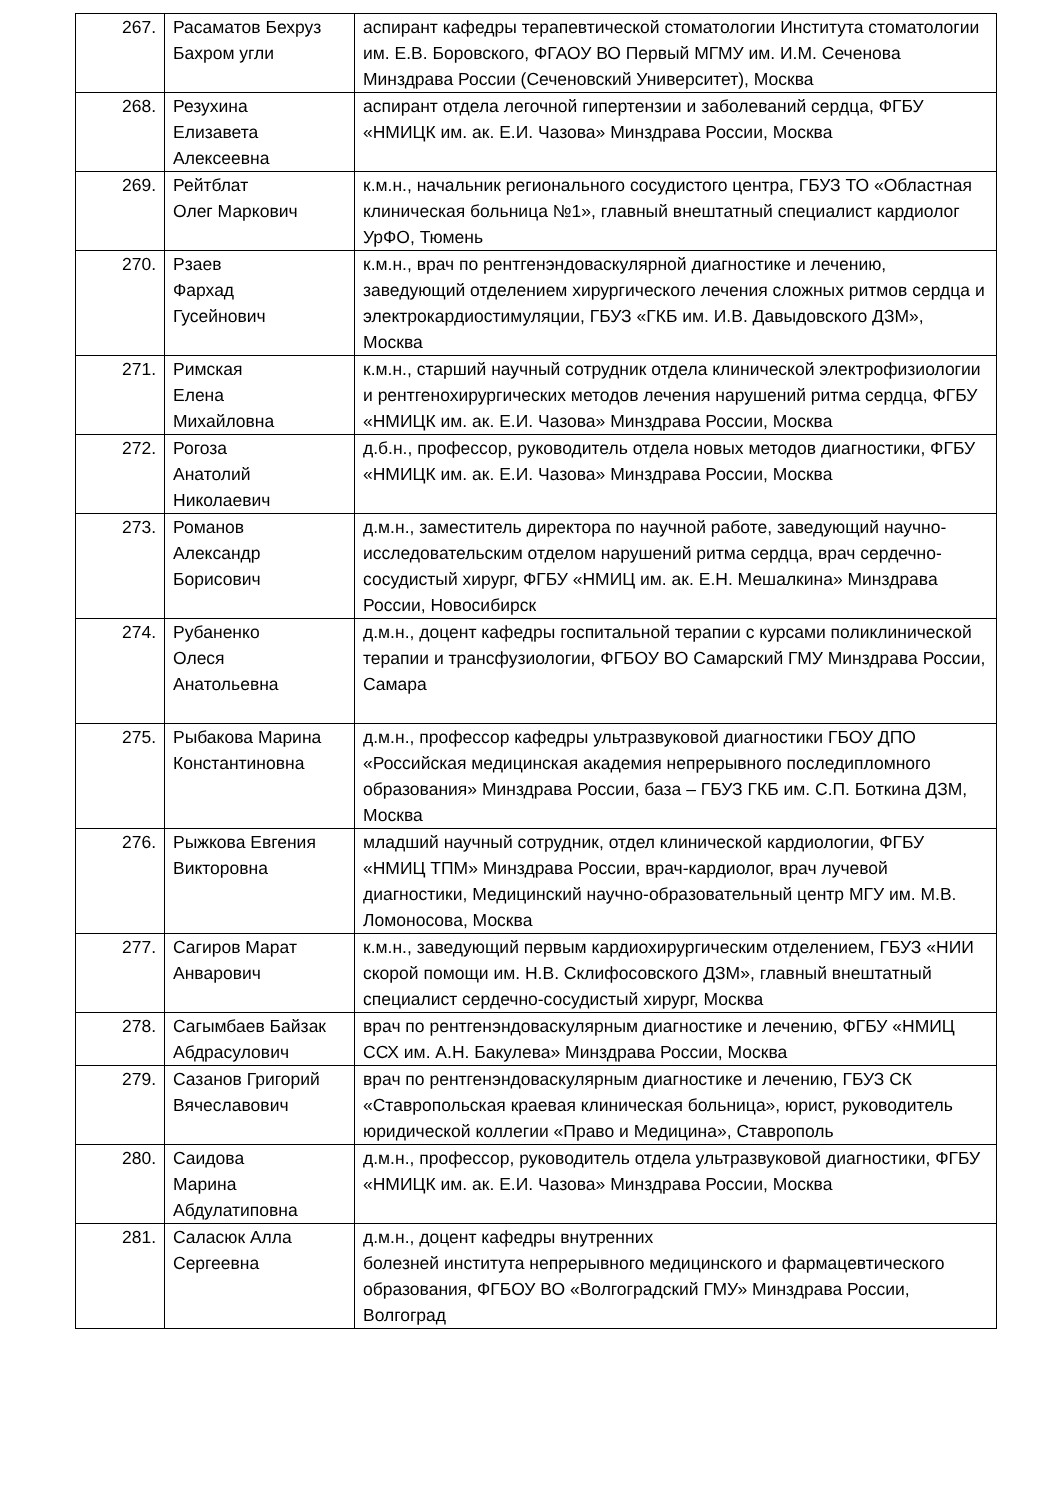| 267. | Расаматов Бехруз Бахром угли | аспирант кафедры терапевтической стоматологии Института стоматологии им. Е.В. Боровского, ФГАОУ ВО Первый МГМУ им. И.М. Сеченова Минздрава России (Сеченовский Университет), Москва |
| 268. | Резухина Елизавета Алексеевна | аспирант отдела легочной гипертензии и заболеваний сердца, ФГБУ «НМИЦК им. ак. Е.И. Чазова» Минздрава России, Москва |
| 269. | Рейтблат Олег Маркович | к.м.н., начальник регионального сосудистого центра, ГБУЗ ТО «Областная клиническая больница №1», главный внештатный специалист кардиолог УрФО, Тюмень |
| 270. | Рзаев Фархад Гусейнович | к.м.н., врач по рентгенэндоваскулярной диагностике и лечению, заведующий отделением хирургического лечения сложных ритмов сердца и электрокардиостимуляции, ГБУЗ «ГКБ им. И.В. Давыдовского ДЗМ», Москва |
| 271. | Римская Елена Михайловна | к.м.н., старший научный сотрудник отдела клинической электрофизиологии и рентгенохирургических методов лечения нарушений ритма сердца, ФГБУ «НМИЦК им. ак. Е.И. Чазова» Минздрава России, Москва |
| 272. | Рогоза Анатолий Николаевич | д.б.н., профессор, руководитель отдела новых методов диагностики, ФГБУ «НМИЦК им. ак. Е.И. Чазова» Минздрава России, Москва |
| 273. | Романов Александр Борисович | д.м.н., заместитель директора по научной работе, заведующий научно-исследовательским отделом нарушений ритма сердца, врач сердечно-сосудистый хирург, ФГБУ «НМИЦ им. ак. Е.Н. Мешалкина» Минздрава России, Новосибирск |
| 274. | Рубаненко Олеся Анатольевна | д.м.н., доцент кафедры госпитальной терапии с курсами поликлинической терапии и трансфузиологии, ФГБОУ ВО Самарский ГМУ Минздрава России, Самара |
| 275. | Рыбакова Марина Константиновна | д.м.н., профессор кафедры ультразвуковой диагностики ГБОУ ДПО «Российская медицинская академия непрерывного последипломного образования» Минздрава России, база – ГБУЗ ГКБ им. С.П. Боткина ДЗМ, Москва |
| 276. | Рыжкова Евгения Викторовна | младший научный сотрудник, отдел клинической кардиологии, ФГБУ «НМИЦ ТПМ» Минздрава России, врач-кардиолог, врач лучевой диагностики, Медицинский научно-образовательный центр МГУ им. М.В. Ломоносова, Москва |
| 277. | Сагиров Марат Анварович | к.м.н., заведующий первым кардиохирургическим отделением, ГБУЗ «НИИ скорой помощи им. Н.В. Склифосовского ДЗМ», главный внештатный специалист сердечно-сосудистый хирург, Москва |
| 278. | Сагымбаев Байзак Абдрасулович | врач по рентгенэндоваскулярным диагностике и лечению, ФГБУ «НМИЦ ССХ им. А.Н. Бакулева» Минздрава России, Москва |
| 279. | Сазанов Григорий Вячеславович | врач по рентгенэндоваскулярным диагностике и лечению, ГБУЗ СК «Ставропольская краевая клиническая больница», юрист, руководитель юридической коллегии «Право и Медицина», Ставрополь |
| 280. | Саидова Марина Абдулатиповна | д.м.н., профессор, руководитель отдела ультразвуковой диагностики, ФГБУ «НМИЦК им. ак. Е.И. Чазова» Минздрава России, Москва |
| 281. | Саласюк Алла Сергеевна | д.м.н., доцент кафедры внутренних болезней института непрерывного медицинского и фармацевтического образования, ФГБОУ ВО «Волгоградский ГМУ» Минздрава России, Волгоград |